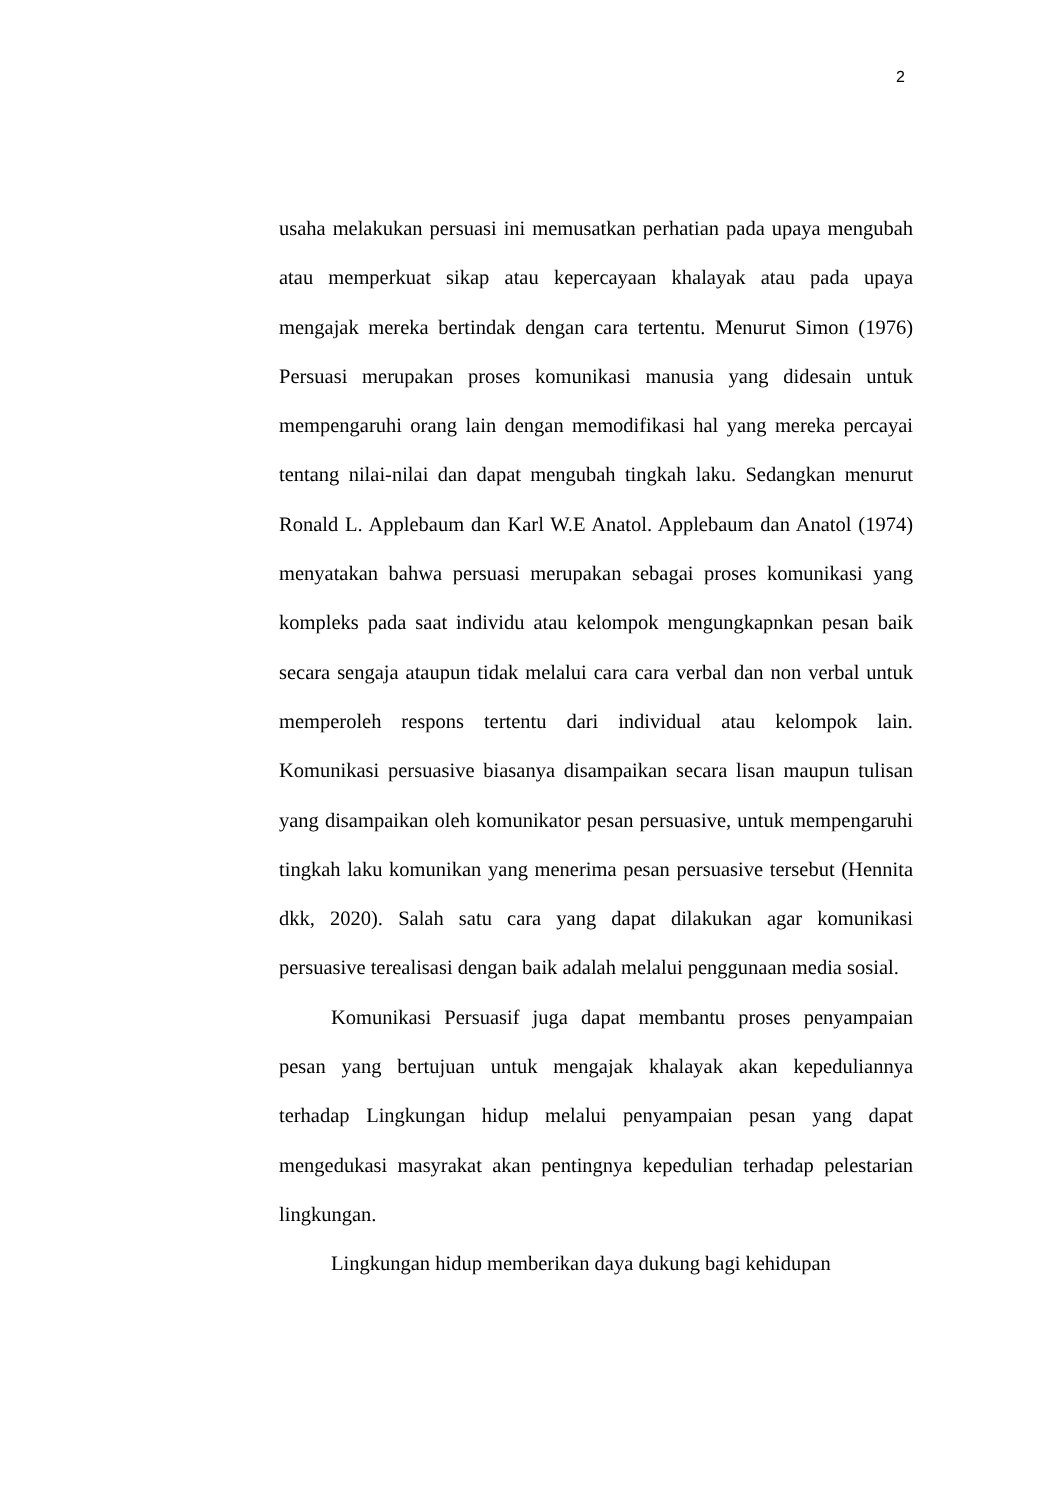2
usaha melakukan persuasi ini memusatkan perhatian pada upaya mengubah atau memperkuat sikap atau kepercayaan khalayak atau pada upaya mengajak mereka bertindak dengan cara tertentu. Menurut Simon (1976) Persuasi merupakan proses komunikasi manusia yang didesain untuk mempengaruhi orang lain dengan memodifikasi hal yang mereka percayai tentang nilai-nilai dan dapat mengubah tingkah laku. Sedangkan menurut Ronald L. Applebaum dan Karl W.E Anatol. Applebaum dan Anatol (1974) menyatakan bahwa persuasi merupakan sebagai proses komunikasi yang kompleks pada saat individu atau kelompok mengungkapnkan pesan baik secara sengaja ataupun tidak melalui cara cara verbal dan non verbal untuk memperoleh respons tertentu dari individual atau kelompok lain. Komunikasi persuasive biasanya disampaikan secara lisan maupun tulisan yang disampaikan oleh komunikator pesan persuasive, untuk mempengaruhi tingkah laku komunikan yang menerima pesan persuasive tersebut (Hennita dkk, 2020). Salah satu cara yang dapat dilakukan agar komunikasi persuasive terealisasi dengan baik adalah melalui penggunaan media sosial.
Komunikasi Persuasif juga dapat membantu proses penyampaian pesan yang bertujuan untuk mengajak khalayak akan kepeduliannya terhadap Lingkungan hidup melalui penyampaian pesan yang dapat mengedukasi masyrakat akan pentingnya kepedulian terhadap pelestarian lingkungan.
Lingkungan hidup memberikan daya dukung bagi kehidupan